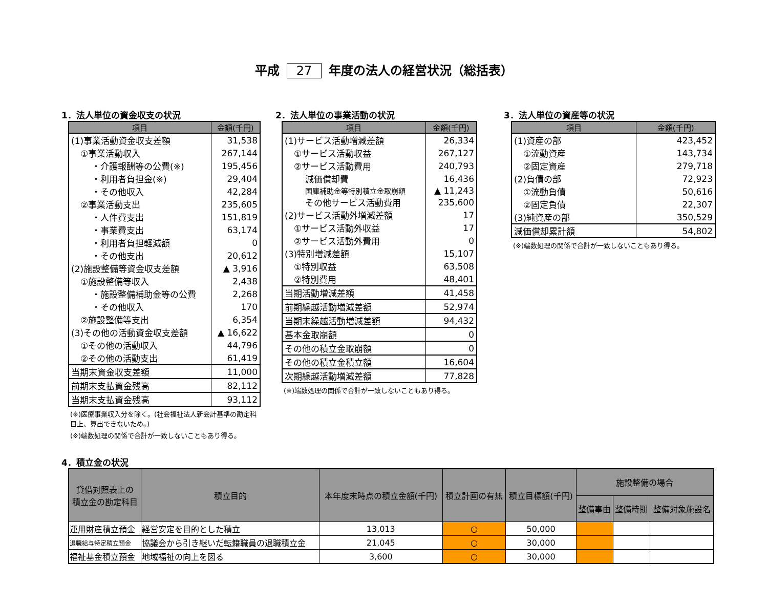平成 27 年度の法人の経営状況（総括表）
1．法人単位の資金収支の状況
| 項目 | 金額(千円) |
| --- | --- |
| (1)事業活動資金収支差額 | 31,538 |
| ①事業活動収入 | 267,144 |
| ・介護報酬等の公費(※) | 195,456 |
| ・利用者負担金(※) | 29,404 |
| ・その他収入 | 42,284 |
| ②事業活動支出 | 235,605 |
| ・人件費支出 | 151,819 |
| ・事業費支出 | 63,174 |
| ・利用者負担軽減額 | 0 |
| ・その他支出 | 20,612 |
| (2)施設整備等資金収支差額 | ▲ 3,916 |
| ①施設整備等収入 | 2,438 |
| ・施設整備補助金等の公費 | 2,268 |
| ・その他収入 | 170 |
| ②施設整備等支出 | 6,354 |
| (3)その他の活動資金収支差額 | ▲ 16,622 |
| ①その他の活動収入 | 44,796 |
| ②その他の活動支出 | 61,419 |
| 当期末資金収支差額 | 11,000 |
| 前期末支払資金残高 | 82,112 |
| 当期末支払資金残高 | 93,112 |
(※)医療事業収入分を除く。(社会福祉法人新会計基準の勘定科目上、算出できないため。)
(※)端数処理の関係で合計が一致しないこともあり得る。
2．法人単位の事業活動の状況
| 項目 | 金額(千円) |
| --- | --- |
| (1)サービス活動増減差額 | 26,334 |
| ①サービス活動収益 | 267,127 |
| ②サービス活動費用 | 240,793 |
| 減価償却費 | 16,436 |
| 国庫補助金等特別積立金取崩額 | ▲ 11,243 |
| その他サービス活動費用 | 235,600 |
| (2)サービス活動外増減差額 | 17 |
| ①サービス活動外収益 | 17 |
| ②サービス活動外費用 | 0 |
| (3)特別増減差額 | 15,107 |
| ①特別収益 | 63,508 |
| ②特別費用 | 48,401 |
| 当期活動増減差額 | 41,458 |
| 前期繰越活動増減差額 | 52,974 |
| 当期末繰越活動増減差額 | 94,432 |
| 基本金取崩額 | 0 |
| その他の積立金取崩額 | 0 |
| その他の積立金積立額 | 16,604 |
| 次期繰越活動増減差額 | 77,828 |
(※)端数処理の関係で合計が一致しないこともあり得る。
3．法人単位の資産等の状況
| 項目 | 金額(千円) |
| --- | --- |
| (1)資産の部 | 423,452 |
| ①流動資産 | 143,734 |
| ②固定資産 | 279,718 |
| (2)負債の部 | 72,923 |
| ①流動負債 | 50,616 |
| ②固定負債 | 22,307 |
| (3)純資産の部 | 350,529 |
| 減価償却累計額 | 54,802 |
(※)端数処理の関係で合計が一致しないこともあり得る。
4．積立金の状況
| 貸借対照表上の 積立金の勘定科目 | 積立目的 | 本年度末時点の積立金額(千円) | 積立計画の有無 | 積立目標額(千円) | 施設整備の場合 | | |
| --- | --- | --- | --- | --- | --- | --- | --- |
| | | | | | 整備事由 | 整備時期 | 整備対象施設名 |
| 運用財産積立預金 | 経営安定を目的とした積立 | 13,013 | ○ | 50,000 | | | |
| 退職給与特定積立預金 | 協議会から引き継いだ転籍職員の退職積立金 | 21,045 | ○ | 30,000 | | | |
| 福祉基金積立預金 | 地域福祉の向上を図る | 3,600 | ○ | 30,000 | | | |